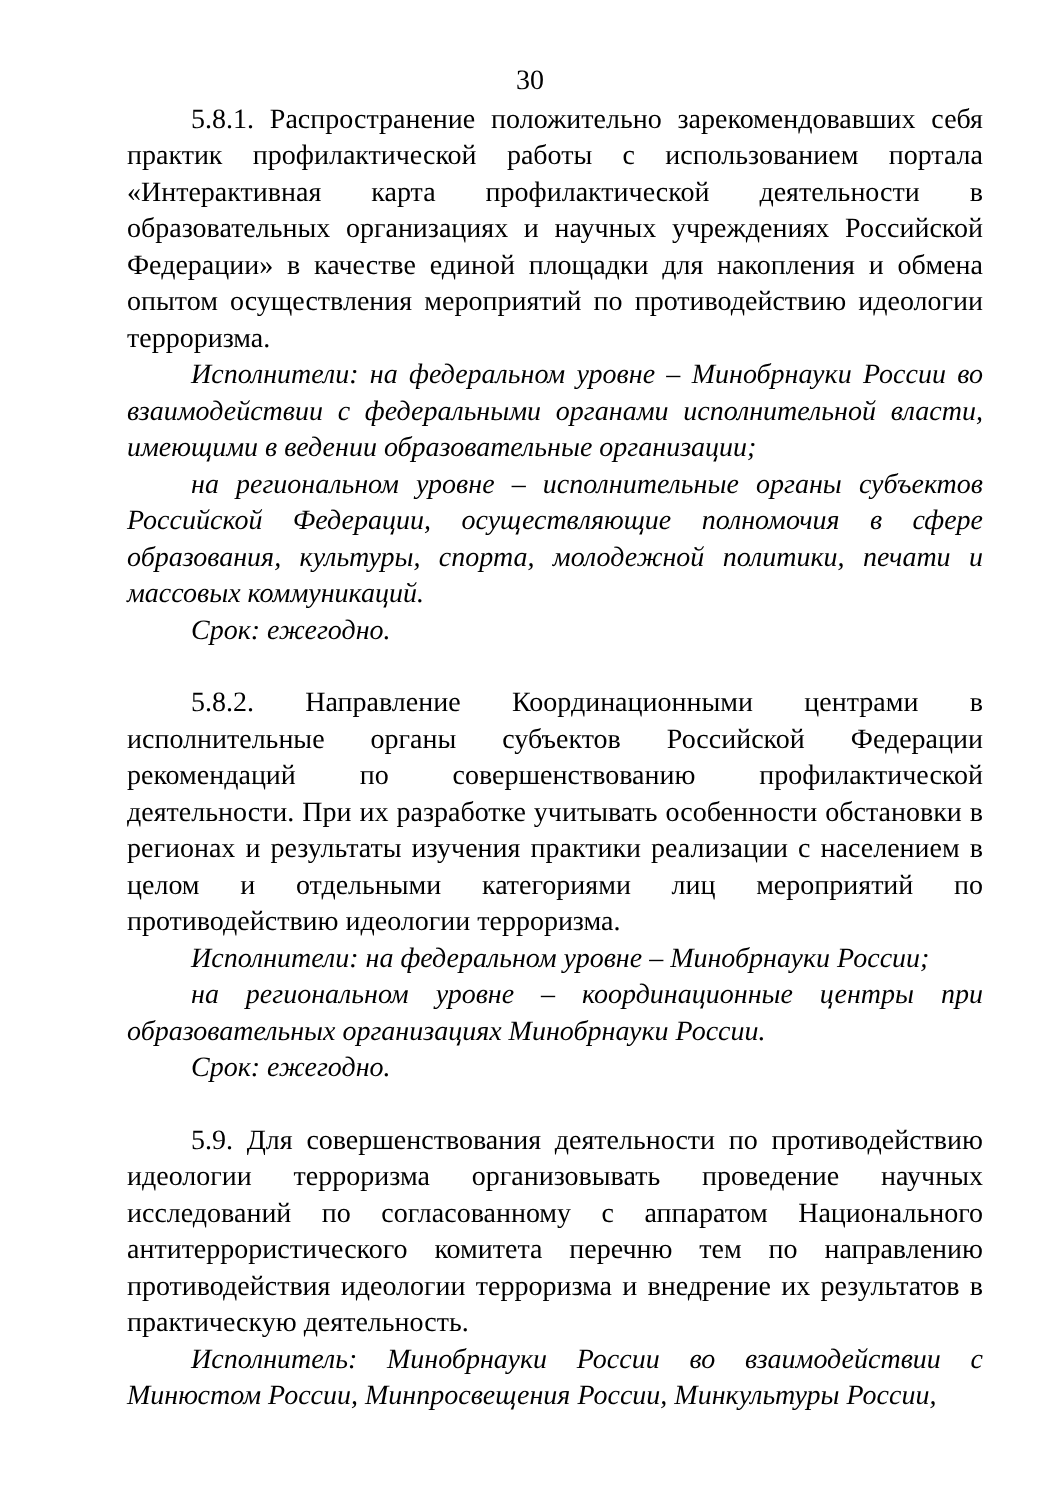30
5.8.1. Распространение положительно зарекомендовавших себя практик профилактической работы с использованием портала «Интерактивная карта профилактической деятельности в образовательных организациях и научных учреждениях Российской Федерации» в качестве единой площадки для накопления и обмена опытом осуществления мероприятий по противодействию идеологии терроризма.
Исполнители: на федеральном уровне – Минобрнауки России во взаимодействии с федеральными органами исполнительной власти, имеющими в ведении образовательные организации;
на региональном уровне – исполнительные органы субъектов Российской Федерации, осуществляющие полномочия в сфере образования, культуры, спорта, молодежной политики, печати и массовых коммуникаций.
Срок: ежегодно.
5.8.2. Направление Координационными центрами в исполнительные органы субъектов Российской Федерации рекомендаций по совершенствованию профилактической деятельности. При их разработке учитывать особенности обстановки в регионах и результаты изучения практики реализации с населением в целом и отдельными категориями лиц мероприятий по противодействию идеологии терроризма.
Исполнители: на федеральном уровне – Минобрнауки России;
на региональном уровне – координационные центры при образовательных организациях Минобрнауки России.
Срок: ежегодно.
5.9. Для совершенствования деятельности по противодействию идеологии терроризма организовывать проведение научных исследований по согласованному с аппаратом Национального антитеррористического комитета перечню тем по направлению противодействия идеологии терроризма и внедрение их результатов в практическую деятельность.
Исполнитель: Минобрнауки России во взаимодействии с Минюстом России, Минпросвещения России, Минкультуры России,